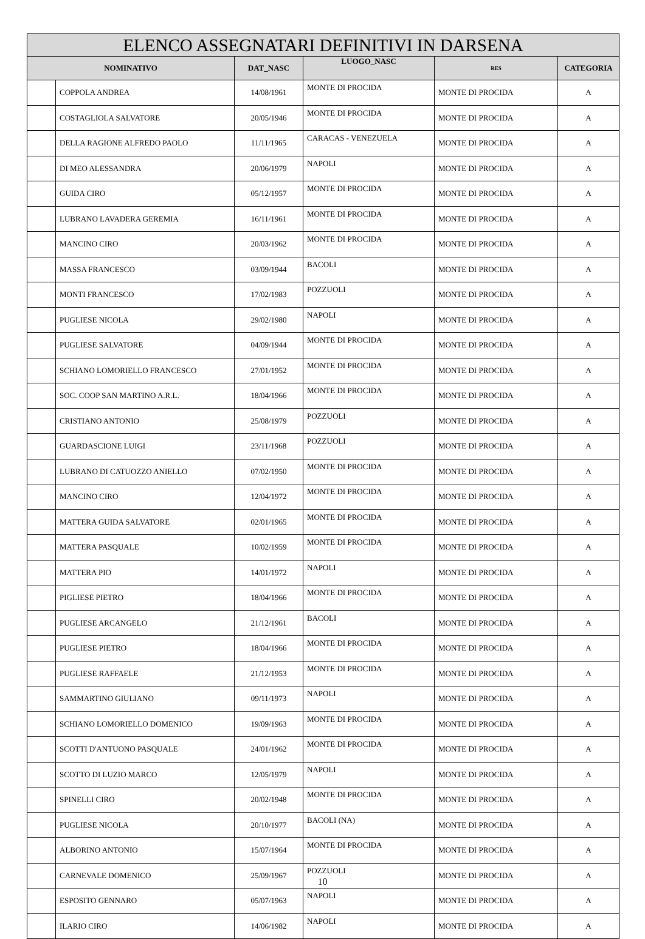| ELENCO ASSEGNATARI DEFINITIVI IN DARSENA | | | | | |
| --- | --- | --- | --- | --- | --- |
| NOMINATIVO | | DAT_NASC | LUOGO_NASC | RES | CATEGORIA |
| | COPPOLA ANDREA | 14/08/1961 | MONTE DI PROCIDA | MONTE DI PROCIDA | A |
| | COSTAGLIOLA SALVATORE | 20/05/1946 | MONTE DI PROCIDA | MONTE DI PROCIDA | A |
| | DELLA RAGIONE ALFREDO PAOLO | 11/11/1965 | CARACAS - VENEZUELA | MONTE DI PROCIDA | A |
| | DI MEO ALESSANDRA | 20/06/1979 | NAPOLI | MONTE DI PROCIDA | A |
| | GUIDA CIRO | 05/12/1957 | MONTE DI PROCIDA | MONTE DI PROCIDA | A |
| | LUBRANO LAVADERA GEREMIA | 16/11/1961 | MONTE DI PROCIDA | MONTE DI PROCIDA | A |
| | MANCINO CIRO | 20/03/1962 | MONTE DI PROCIDA | MONTE DI PROCIDA | A |
| | MASSA FRANCESCO | 03/09/1944 | BACOLI | MONTE DI PROCIDA | A |
| | MONTI FRANCESCO | 17/02/1983 | POZZUOLI | MONTE DI PROCIDA | A |
| | PUGLIESE NICOLA | 29/02/1980 | NAPOLI | MONTE DI PROCIDA | A |
| | PUGLIESE SALVATORE | 04/09/1944 | MONTE DI PROCIDA | MONTE DI PROCIDA | A |
| | SCHIANO LOMORIELLO FRANCESCO | 27/01/1952 | MONTE DI PROCIDA | MONTE DI PROCIDA | A |
| | SOC. COOP SAN MARTINO A.R.L. | 18/04/1966 | MONTE DI PROCIDA | MONTE DI PROCIDA | A |
| | CRISTIANO ANTONIO | 25/08/1979 | POZZUOLI | MONTE DI PROCIDA | A |
| | GUARDASCIONE LUIGI | 23/11/1968 | POZZUOLI | MONTE DI PROCIDA | A |
| | LUBRANO DI CATUOZZO ANIELLO | 07/02/1950 | MONTE DI PROCIDA | MONTE DI PROCIDA | A |
| | MANCINO CIRO | 12/04/1972 | MONTE DI PROCIDA | MONTE DI PROCIDA | A |
| | MATTERA GUIDA SALVATORE | 02/01/1965 | MONTE DI PROCIDA | MONTE DI PROCIDA | A |
| | MATTERA PASQUALE | 10/02/1959 | MONTE DI PROCIDA | MONTE DI PROCIDA | A |
| | MATTERA PIO | 14/01/1972 | NAPOLI | MONTE DI PROCIDA | A |
| | PIGLIESE PIETRO | 18/04/1966 | MONTE DI PROCIDA | MONTE DI PROCIDA | A |
| | PUGLIESE ARCANGELO | 21/12/1961 | BACOLI | MONTE DI PROCIDA | A |
| | PUGLIESE PIETRO | 18/04/1966 | MONTE DI PROCIDA | MONTE DI PROCIDA | A |
| | PUGLIESE RAFFAELE | 21/12/1953 | MONTE DI PROCIDA | MONTE DI PROCIDA | A |
| | SAMMARTINO GIULIANO | 09/11/1973 | NAPOLI | MONTE DI PROCIDA | A |
| | SCHIANO LOMORIELLO DOMENICO | 19/09/1963 | MONTE DI PROCIDA | MONTE DI PROCIDA | A |
| | SCOTTI D'ANTUONO PASQUALE | 24/01/1962 | MONTE DI PROCIDA | MONTE DI PROCIDA | A |
| | SCOTTO DI LUZIO MARCO | 12/05/1979 | NAPOLI | MONTE DI PROCIDA | A |
| | SPINELLI CIRO | 20/02/1948 | MONTE DI PROCIDA | MONTE DI PROCIDA | A |
| | PUGLIESE NICOLA | 20/10/1977 | BACOLI (NA) | MONTE DI PROCIDA | A |
| | ALBORINO ANTONIO | 15/07/1964 | MONTE DI PROCIDA | MONTE DI PROCIDA | A |
| | CARNEVALE DOMENICO | 25/09/1967 | POZZUOLI | MONTE DI PROCIDA | A |
| | ESPOSITO GENNARO | 05/07/1963 | NAPOLI | MONTE DI PROCIDA | A |
| | ILARIO CIRO | 14/06/1982 | NAPOLI | MONTE DI PROCIDA | A |
10